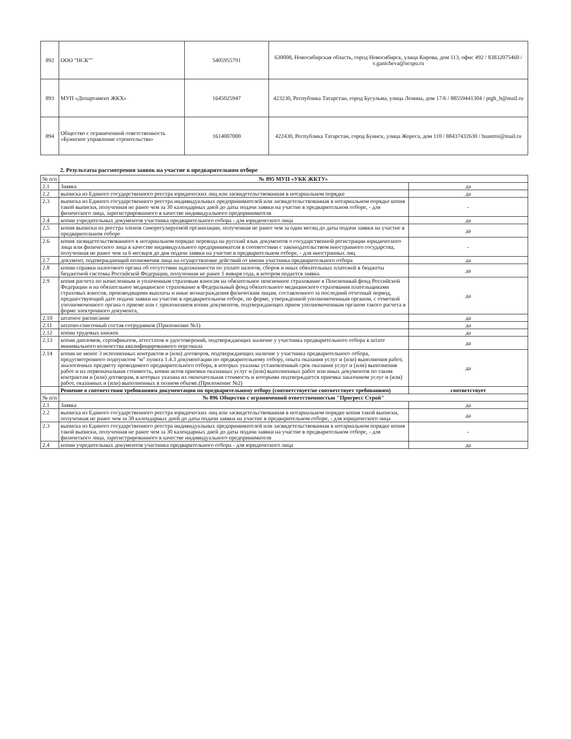| 892 | ООО "НСК"" | 5405955791 | 630008, Новосибирская область, город Новосибирск, улица Кирова, дом 113, офис 492 / 83832075460 / v.ganicheva@ncspu.ru |
| 893 | МУП «Департамент ЖКХ» | 1645025947 | 423230, Республика Татарстан, город Бугульма, улица Ленина, дом 17/6 / 88559441304 / ptgh_b@mail.ru |
| 894 | Общество с ограниченной ответственность «Буинское управление строительства» | 1614007000 | 422430, Республика Татарстан, город Буинск, улица Жореса, дом 110 / 88437432630 / buastroi@mail.ru |
2. Результаты рассмотрения заявок на участие в предварительном отборе
| № п/п | № 895 МУП «УКК ЖКТУ» | |
| 2.1 | Заявка | да |
| 2.2 | выписка из Единого государственного реестра юридических лиц или засвидетельствованная в нотариальном порядке | да |
| 2.3 | выписка из Единого государственного реестра индивидуальных предпринимателей или засвидетельствованная в нотариальном порядке копия такой выписки, полученная не ранее чем за 30 календарных дней до даты подачи заявки на участие в предварительном отборе, - для физического лица, зарегистрированного в качестве индивидуального предпринимателя | - |
| 2.4 | копии учредительных документов участника предварительного отбора - для юридического лица | да |
| 2.5 | копия выписки из реестра членов саморегулируемой организации, полученная не ранее чем за один месяц до даты подачи заявки на участие в предварительном отборе | да |
| 2.6 | копия засвидетельствованного в нотариальном порядке перевода на русский язык документов о государственной регистрации юридического лица или физического лица в качестве индивидуального предпринимателя в соответствии с законодательством иностранного государства, полученная не ранее чем за 6 месяцев до дня подачи заявки на участие в предварительном отборе, - для иностранных лиц | - |
| 2.7 | документ, подтверждающий полномочия лица на осуществление действий от имени участника предварительного отбора | да |
| 2.8 | копии справки налогового органа об отсутствии задолженности по уплате налогов, сборов и иных обязательных платежей в бюджеты бюджетной системы Российской Федерации, полученная не ранее 1 января года, в котором подается заявка | да |
| 2.9 | копия расчета по начисленным и уплаченным страховым взносам на обязательное пенсионное страхование в Пенсионный фонд Российской Федерации и на обязательное медицинское страхование в Федеральный фонд обязательного медицинского страхования плательщиками страховых взносов, производящими выплаты и иные вознаграждения физическим лицам, составленного за последний отчетный период, предшествующий дате подачи заявки на участие в предварительном отборе, по форме, утвержденной уполномоченным органом, с отметкой уполномоченного органа о приеме или с приложением копии документов, подтверждающих прием уполномоченным органом такого расчета в форме электронного документа, | да |
| 2.10 | штатное расписание | да |
| 2.11 | штатно-списочный состав сотрудников (Приложение №1) | да |
| 2.12 | копии трудовых книжек | да |
| 2.13 | копии дипломов, сертификатов, аттестатов и удостоверений, подтверждающих наличие у участника предварительного отбора в штате минимального количества квалифицированного персонала | да |
| 2.14 | копии не менее 3 исполненных контрактов и (или) договоров, подтверждающих наличие у участника предварительного отбора, предусмотренного подпунктом "м" пункта 1.4.3 документации по предварительному отбору, опыта оказания услуг и (или) выполнения работ, аналогичных предмету проводимого предварительного отбора, в которых указаны установленный срок оказания услуг и (или) выполнения работ и их первоначальная стоимость, копии актов приемки оказанных услуг и (или) выполненных работ или иных документов по таким контрактам и (или) договорам, в которых указана их окончательная стоимость и которыми подтверждается приемка заказчиком услуг и (или) работ, оказанных и (или) выполненных в полном объеме.(Приложение №2) | да |
| | Решение о соответствии требованиям документации по предварительному отбору (соответствует/не соответствует требованиям) | соответствует |
| № п/п | № 896 Общество с ограниченной ответственностью "Прогресс Строй" | |
| 2.1 | Заявка | да |
| 2.2 | выписка из Единого государственного реестра юридических лиц или засвидетельствованная в нотариальном порядке копия такой выписки, полученная не ранее чем за 30 календарных дней до даты подачи заявки на участие в предварительном отборе, - для юридического лица | да |
| 2.3 | выписка из Единого государственного реестра индивидуальных предпринимателей или засвидетельствованная в нотариальном порядке копия такой выписки, полученная не ранее чем за 30 календарных дней до даты подачи заявки на участие в предварительном отборе, - для физического лица, зарегистрированного в качестве индивидуального предпринимателя | - |
| 2.4 | копии учредительных документов участника предварительного отбора - для юридического лица | да |